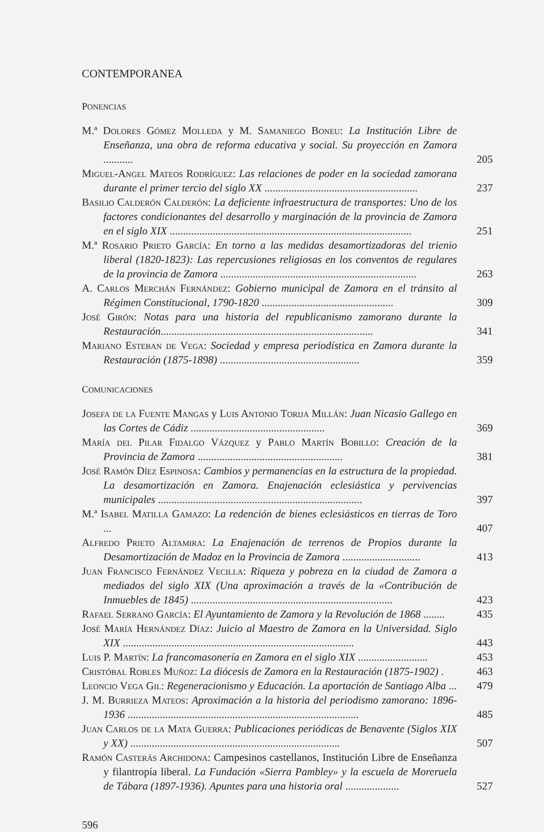CONTEMPORANEA
PONENCIAS
M.ª Dolores Gómez Molleda y M. Samaniego Boneu: La Institución Libre de Enseñanza, una obra de reforma educativa y social. Su proyección en Zamora ...........
205
Miguel-Angel Mateos Rodríguez: Las relaciones de poder en la sociedad zamorana durante el primer tercio del siglo XX .........................................................
237
Basilio Calderón Calderón: La deficiente infraestructura de transportes: Uno de los factores condicionantes del desarrollo y marginación de la provincia de Zamora en el siglo XIX ..........................................................................................
251
M.ª Rosario Prieto García: En torno a las medidas desamortizadoras del trienio liberal (1820-1823): Las repercusiones religiosas en los conventos de regulares de la provincia de Zamora .........................................................................
263
A. Carlos Merchán Fernández: Gobierno municipal de Zamora en el tránsito al Régimen Constitucional, 1790-1820 .................................................
309
José Girón: Notas para una historia del republicanismo zamorano durante la Restauración...............................................................................
341
Mariano Esteban de Vega: Sociedad y empresa periodística en Zamora durante la Restauración (1875-1898) ....................................................
359
COMUNICACIONES
Josefa de la Fuente Mangas y Luis Antonio Torija Millán: Juan Nicasio Gallego en las Cortes de Cádiz ..................................................
369
María del Pilar Fidalgo Vázquez y Pablo Martín Bobillo: Creación de la Provincia de Zamora ......................................................
381
José Ramón Díez Espinosa: Cambios y permanencias en la estructura de la propiedad. La desamortización en Zamora. Enajenación eclesiástica y pervivencias municipales ............................................................................
397
M.ª Isabel Matilla Gamazo: La redención de bienes eclesiásticos en tierras de Toro ...
407
Alfredo Prieto Altamira: La Enajenación de terrenos de Propios durante la Desamortización de Madoz en la Provincia de Zamora .............................
413
Juan Francisco Fernández Vecilla: Riqueza y pobreza en la ciudad de Zamora a mediados del siglo XIX (Una aproximación a través de la «Contribución de Inmuebles de 1845) ...........................................................................
423
Rafael Serrano García: El Ayuntamiento de Zamora y la Revolución de 1868 ........
435
José María Hernández Díaz: Juicio al Maestro de Zamora en la Universidad. Siglo XIX ......................................................................................
443
Luis P. Martín: La francomasonería en Zamora en el siglo XIX ..........................
453
Cristóbal Robles Muñoz: La diócesis de Zamora en la Restauración (1875-1902) .
463
Leoncio Vega Gil: Regeneracionismo y Educación. La aportación de Santiago Alba ...
479
J. M. Burrieza Mateos: Aproximación a la historia del periodismo zamorano: 1896-1936 ......................................................................................
485
Juan Carlos de la Mata Guerra: Publicaciones periódicas de Benavente (Siglos XIX y XX) ..............................................................................
507
Ramón Casterás Archidona: Campesinos castellanos, Institución Libre de Enseñanza y filantropía liberal. La Fundación «Sierra Pambley» y la escuela de Moreruela de Tábara (1897-1936). Apuntes para una historia oral ....................
527
596